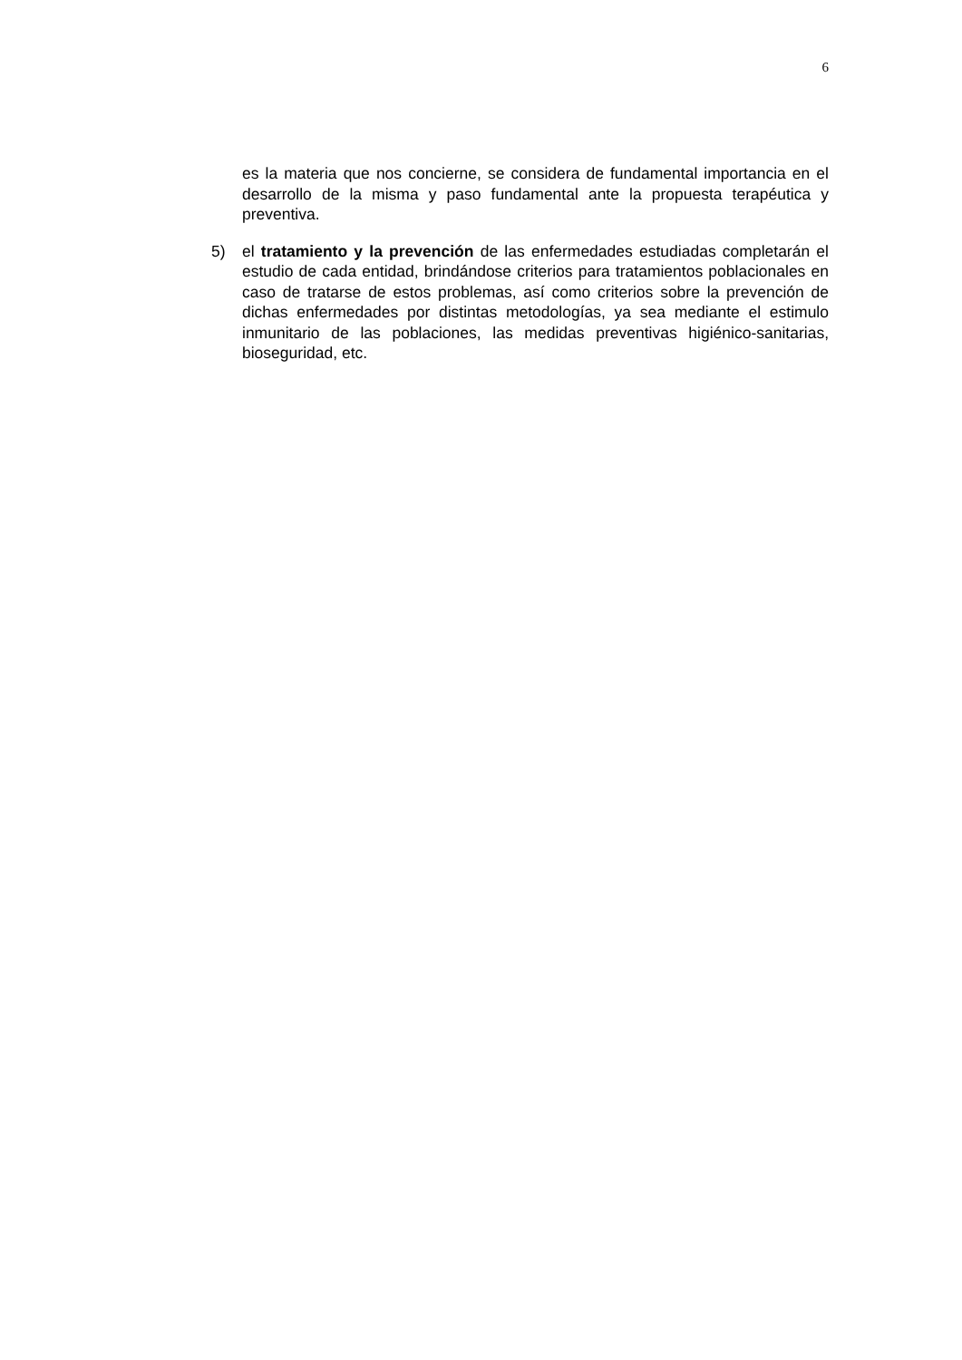6
es la materia que nos concierne, se considera de fundamental importancia en el desarrollo de la misma y paso fundamental ante la propuesta terapéutica y preventiva.
5) el tratamiento y la prevención de las enfermedades estudiadas completarán el estudio de cada entidad, brindándose criterios para tratamientos poblacionales en caso de tratarse de estos problemas, así como criterios sobre la prevención de dichas enfermedades por distintas metodologías, ya sea mediante el estimulo inmunitario de las poblaciones, las medidas preventivas higiénico-sanitarias, bioseguridad, etc.